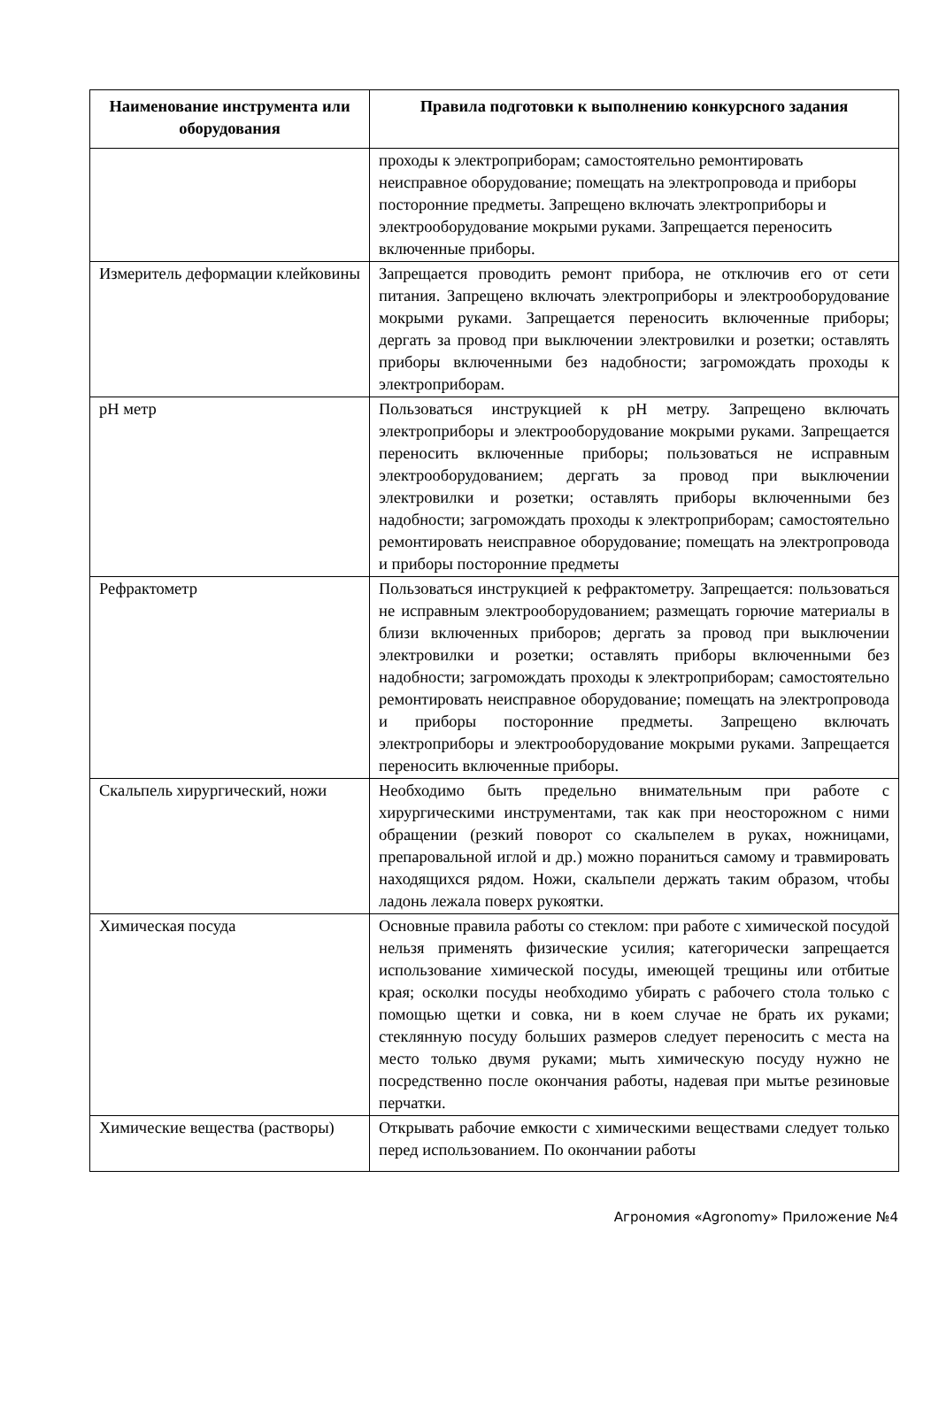| Наименование инструмента или оборудования | Правила подготовки к выполнению конкурсного задания |
| --- | --- |
| | проходы к электроприборам; самостоятельно ремонтировать неисправное оборудование; помещать на электропровода и приборы посторонние предметы. Запрещено включать электроприборы и электрооборудование мокрыми руками. Запрещается переносить включенные приборы. |
| Измеритель деформации клейковины | Запрещается проводить ремонт прибора, не отключив его от сети питания. Запрещено включать электроприборы и электрооборудование мокрыми руками. Запрещается переносить включенные приборы; дергать за провод при выключении электровилки и розетки; оставлять приборы включенными без надобности; загромождать проходы к электроприборам. |
| pH метр | Пользоваться инструкцией к pH метру. Запрещено включать электроприборы и электрооборудование мокрыми руками. Запрещается переносить включенные приборы; пользоваться не исправным электрооборудованием; дергать за провод при выключении электровилки и розетки; оставлять приборы включенными без надобности; загромождать проходы к электроприборам; самостоятельно ремонтировать неисправное оборудование; помещать на электропровода и приборы посторонние предметы |
| Рефрактометр | Пользоваться инструкцией к рефрактометру. Запрещается: пользоваться не исправным электрооборудованием; размещать горючие материалы в близи включенных приборов; дергать за провод при выключении электровилки и розетки; оставлять приборы включенными без надобности; загромождать проходы к электроприборам; самостоятельно ремонтировать неисправное оборудование; помещать на электропровода и приборы посторонние предметы. Запрещено включать электроприборы и электрооборудование мокрыми руками. Запрещается переносить включенные приборы. |
| Скальпель хирургический, ножи | Необходимо быть предельно внимательным при работе с хирургическими инструментами, так как при неосторожном с ними обращении (резкий поворот со скальпелем в руках, ножницами, препаровальной иглой и др.) можно пораниться самому и травмировать находящихся рядом. Ножи, скальпели держать таким образом, чтобы ладонь лежала поверх рукоятки. |
| Химическая посуда | Основные правила работы со стеклом: при работе с химической посудой нельзя применять физические усилия; категорически запрещается использование химической посуды, имеющей трещины или отбитые края; осколки посуды необходимо убирать с рабочего стола только с помощью щетки и совка, ни в коем случае не брать их руками; стеклянную посуду больших размеров следует переносить с места на место только двумя руками; мыть химическую посуду нужно не посредственно после окончания работы, надевая при мытье резиновые перчатки. |
| Химические вещества (растворы) | Открывать рабочие емкости с химическими веществами следует только перед использованием. По окончании работы |
Агрономия «Agronomy» Приложение №4